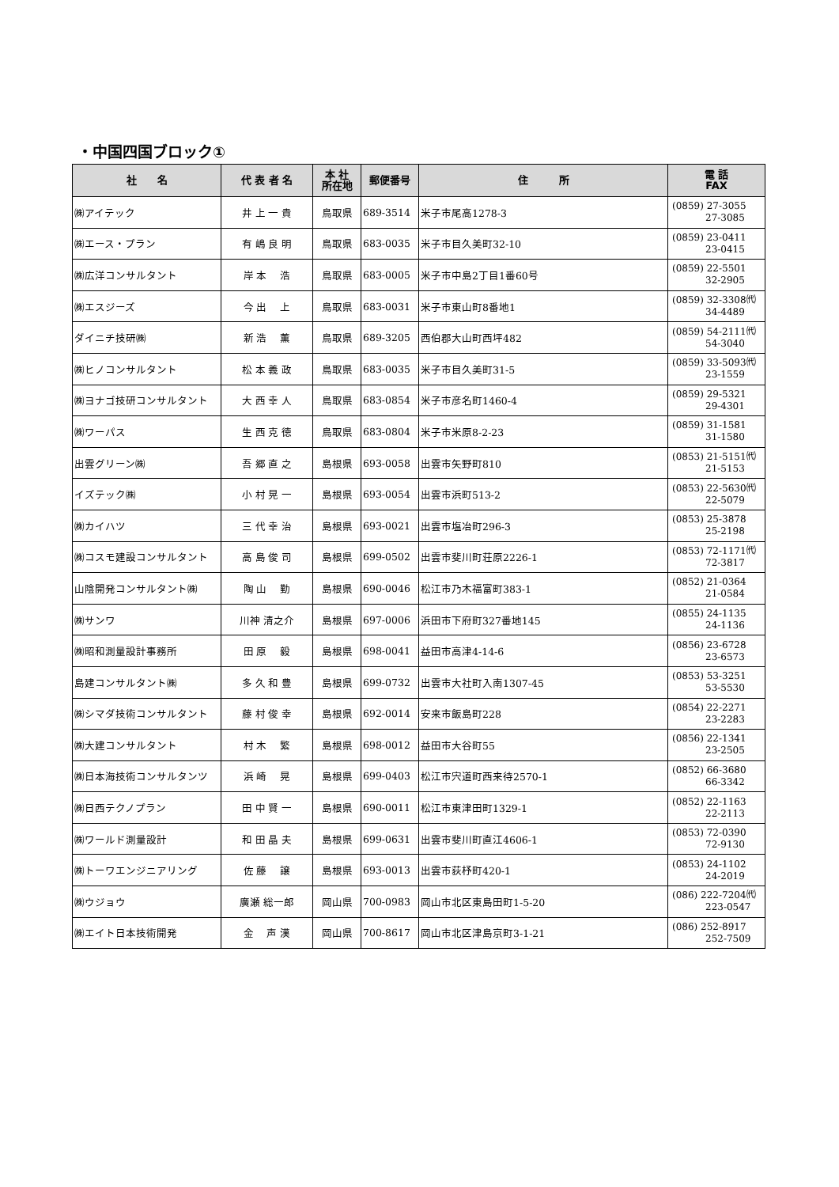・中国四国ブロック①
| 社 名 | 代 表 者 名 | 本 社 所在地 | 郵便番号 | 住 所 | 電 話 FAX |
| --- | --- | --- | --- | --- | --- |
| ㈱アイテック | 井 上 一 貴 | 鳥取県 | 689-3514 | 米子市尾高1278-3 | (0859) 27-3055 27-3085 |
| ㈱エース・プラン | 有 嶋 良 明 | 鳥取県 | 683-0035 | 米子市目久美町32-10 | (0859) 23-0411 23-0415 |
| ㈱広洋コンサルタント | 岸 本 浩 | 鳥取県 | 683-0005 | 米子市中島2丁目1番60号 | (0859) 22-5501 32-2905 |
| ㈱エスジーズ | 今 出 上 | 鳥取県 | 683-0031 | 米子市東山町8番地1 | (0859) 32-3308㈹ 34-4489 |
| ダイニチ技研㈱ | 新 浩 薫 | 鳥取県 | 689-3205 | 西伯郡大山町西坪482 | (0859) 54-2111㈹ 54-3040 |
| ㈱ヒノコンサルタント | 松 本 義 政 | 鳥取県 | 683-0035 | 米子市目久美町31-5 | (0859) 33-5093㈹ 23-1559 |
| ㈱ヨナゴ技研コンサルタント | 大 西 幸 人 | 鳥取県 | 683-0854 | 米子市彦名町1460-4 | (0859) 29-5321 29-4301 |
| ㈱ワーパス | 生 西 克 徳 | 鳥取県 | 683-0804 | 米子市米原8-2-23 | (0859) 31-1581 31-1580 |
| 出雲グリーン㈱ | 吾 郷 直 之 | 島根県 | 693-0058 | 出雲市矢野町810 | (0853) 21-5151㈹ 21-5153 |
| イズテック㈱ | 小 村 晃 一 | 島根県 | 693-0054 | 出雲市浜町513-2 | (0853) 22-5630㈹ 22-5079 |
| ㈱カイハツ | 三 代 幸 治 | 島根県 | 693-0021 | 出雲市塩冶町296-3 | (0853) 25-3878 25-2198 |
| ㈱コスモ建設コンサルタント | 高 島 俊 司 | 島根県 | 699-0502 | 出雲市斐川町荘原2226-1 | (0853) 72-1171㈹ 72-3817 |
| 山陰開発コンサルタント㈱ | 陶 山 勤 | 島根県 | 690-0046 | 松江市乃木福富町383-1 | (0852) 21-0364 21-0584 |
| ㈱サンワ | 川神 清之介 | 島根県 | 697-0006 | 浜田市下府町327番地145 | (0855) 24-1135 24-1136 |
| ㈱昭和測量設計事務所 | 田 原 毅 | 島根県 | 698-0041 | 益田市高津4-14-6 | (0856) 23-6728 23-6573 |
| 島建コンサルタント㈱ | 多 久 和 豊 | 島根県 | 699-0732 | 出雲市大社町入南1307-45 | (0853) 53-3251 53-5530 |
| ㈱シマダ技術コンサルタント | 藤 村 俊 幸 | 島根県 | 692-0014 | 安来市飯島町228 | (0854) 22-2271 23-2283 |
| ㈱大建コンサルタント | 村 木 繁 | 島根県 | 698-0012 | 益田市大谷町55 | (0856) 22-1341 23-2505 |
| ㈱日本海技術コンサルタンツ | 浜 崎 晃 | 島根県 | 699-0403 | 松江市宍道町西来待2570-1 | (0852) 66-3680 66-3342 |
| ㈱日西テクノプラン | 田 中 賢 一 | 島根県 | 690-0011 | 松江市東津田町1329-1 | (0852) 22-1163 22-2113 |
| ㈱ワールド測量設計 | 和 田 晶 夫 | 島根県 | 699-0631 | 出雲市斐川町直江4606-1 | (0853) 72-0390 72-9130 |
| ㈱トーワエンジニアリング | 佐 藤 譲 | 島根県 | 693-0013 | 出雲市荻杼町420-1 | (0853) 24-1102 24-2019 |
| ㈱ウジョウ | 廣瀬 総一郎 | 岡山県 | 700-0983 | 岡山市北区東島田町1-5-20 | (086) 222-7204㈹ 223-0547 |
| ㈱エイト日本技術開発 | 金 声 漢 | 岡山県 | 700-8617 | 岡山市北区津島京町3-1-21 | (086) 252-8917 252-7509 |